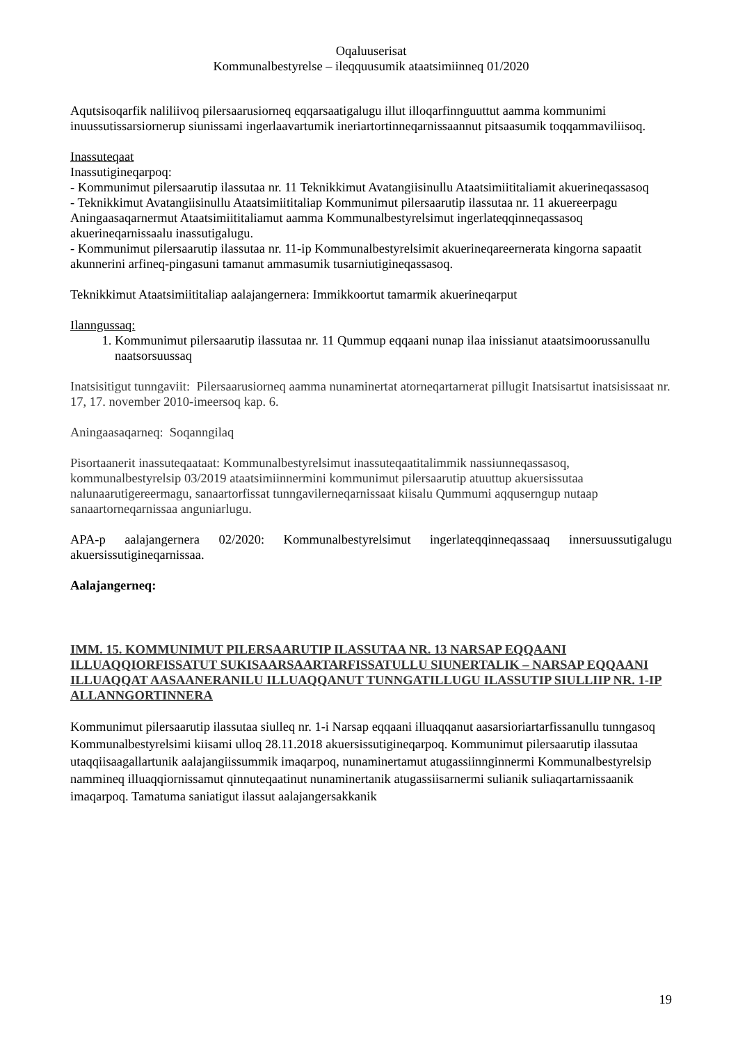Oqaluuserisat
Kommunalbestyrelse – ileqquusumik ataatsimiinneq 01/2020
Aqutsisoqarfik naliliivoq pilersaarusiorneq eqqarsaatigalugu illut illoqarfinnguuttut aamma kommunimi inuussutissarsiornerup siunissami ingerlaavartumik ineriartortinneqarnissaannut pitsaasumik toqqammaviliisoq.
Inassuteqaat
Inassutigineqarpoq:
- Kommunimut pilersaarutip ilassutaa nr. 11 Teknikkimut Avatangiisinullu Ataatsimiititaliamit akuerineqassasoq
- Teknikkimut Avatangiisinullu Ataatsimiititaliap Kommunimut pilersaarutip ilassutaa nr. 11 akuereerpagu Aningaasaqarnermut Ataatsimiititaliamut aamma Kommunalbestyrelsimut ingerlateqqinneqassasoq akuerineqarnissaalu inassutigalugu.
- Kommunimut pilersaarutip ilassutaa nr. 11-ip Kommunalbestyrelsimit akuerineqareernerata kingorna sapaatit akunnerini arfineq-pingasuni tamanut ammasumik tusarniutigineqassasoq.
Teknikkimut Ataatsimiititaliap aalajangernera: Immikkoortut tamarmik akuerineqarput
Ilanngussaq:
1. Kommunimut pilersaarutip ilassutaa nr. 11 Qummup eqqaani nunap ilaa inissianut ataatsimoorussanullu naatsorsuussaq
Inatsisitigut tunngaviit: Pilersaarusiorneq aamma nunaminertat atorneqartarnerat pillugit Inatsisartut inatsisissaat nr. 17, 17. november 2010-imeersoq kap. 6.
Aningaasaqarneq: Soqanngilaq
Pisortaanerit inassuteqaataat: Kommunalbestyrelsimut inassuteqaatitalimmik nassiunneqassasoq, kommunalbestyrelsip 03/2019 ataatsimiinnermini kommunimut pilersaarutip atuuttup akuersissutaa nalunaarutigereermagu, sanaartorfissat tunngavilerneqarnissaat kiisalu Qummumi aqquserngup nutaap sanaartorneqarnissaa anguniarlugu.
APA-p aalajangernera 02/2020: Kommunalbestyrelsimut ingerlateqqinneqassaaq innersuussutigalugu akuersissutigineqarnissaa.
Aalajangerneq:
IMM. 15. KOMMUNIMUT PILERSAARUTIP ILASSUTAA NR. 13 NARSAP EQQAANI ILLUAQQIORFISSATUT SUKISAARSAARTARFISSATULLU SIUNERTALIK – NARSAP EQQAANI ILLUAQQAT AASAANERANILU ILLUAQQANUT TUNNGATILLUGU ILASSUTIP SIULLIIP NR. 1-IP ALLANNGORTINNERA
Kommunimut pilersaarutip ilassutaa siulleq nr. 1-i Narsap eqqaani illuaqqanut aasarsioriartarfissanullu tunngasoq Kommunalbestyrelsimi kiisami ulloq 28.11.2018 akuersissutigineqarpoq. Kommunimut pilersaarutip ilassutaa utaqqiisaagallartunik aalajangiissummik imaqarpoq, nunaminertamut atugassiinnginnermi Kommunalbestyrelsip nammineq illuaqqiornissamut qinnuteqaatinut nunaminertanik atugassiisarnermi sulianik suliaqartarnissaanik imaqarpoq. Tamatuma saniatigut ilassut aalajangersakkanik
19